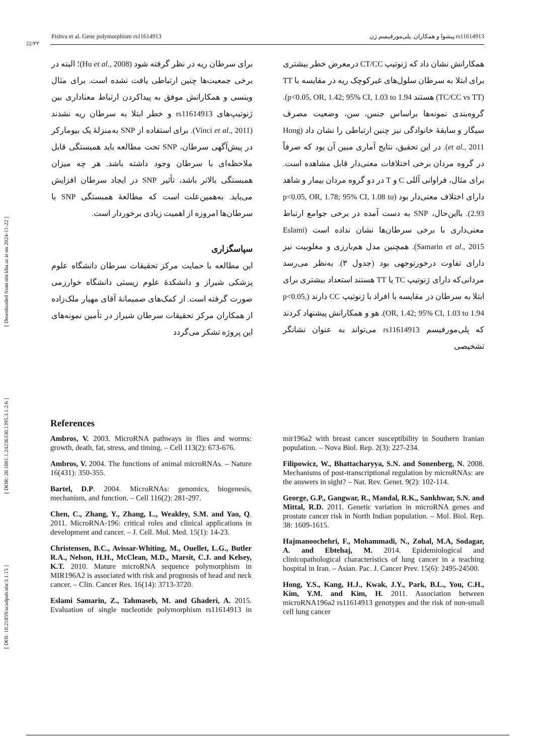Pishva et al. Gene polymorphism rs11614913 پیشوا و همکاران. پلی‌مورفیسم ژن rs11614913
22/۲۲
[ DOI: 10.21859/acadpub.nbr.3.1.15 ] [ DOR: 20.1001.1.24236330.1395.3.1.2.6 ] [ Downloaded from nbr.khu.ac.ir on 2024-11-22 ]
همکارانش نشان داد که ژنوتیپ CT/CC درمعرض خطر بیشتری برای ابتلا به سرطان سلول‌های غیرکوچک ریه در مقایسه با TT (TC/CC vs TT) هستند p<0.05, OR, 1.42; 95% CI, 1.03 to 1.94). گروه‌بندی نمونه‌ها براساس جنس، سن، وضعیت مصرف سیگار و سابقهٔ خانوادگی نیز چنین ارتباطی را نشان داد (Hong et al., 2011). در این تحقیق، نتایج آماری مبین آن بود که صرفاً در گروه مردان برخی اختلافات معنی‌دار قابل مشاهده است. برای مثال، فراوانی آللی C و T در دو گروه مردان بیمار و شاهد دارای اختلاف معنی‌دار بود (p<0.05, OR, 1.78; 95% CI, 1.08 to 2.93). بااین‌حال، SNP به دست آمده در برخی جوامع ارتباط معنی‌داری با برخی سرطان‌ها نشان نداده است (Eslami Samarin et al., 2015). همچنین مدل هم‌بارزی و مغلوبیت نیز دارای تفاوت درخورتوجهی بود (جدول ۳). به‌نظر می‌رسد مردانی‌که دارای ژنوتیپ TC یا TT هستند استعداد بیشتری برای ابتلا به سرطان در مقایسه با افراد با ژنوتیپ CC دارند (p<0.05, OR, 1.42; 95% CI, 1.03 to 1.94). هو و همکارانش پیشنهاد کردند که پلی‌مورفیسم rs11614913 می‌تواند به عنوان نشانگر تشخیصی
برای سرطان ریه در نظر گرفته شود (Hu et al., 2008)؛ البته در برخی جمعیت‌ها چنین ارتباطی یافت نشده است. برای مثال وینسی و همکارانش موفق به پیداکردن ارتباط معناداری بین ژنوتیپ‌های rs11614913 و خطر ابتلا به سرطان ریه نشدند (Vinci et al., 2011). برای استفاده از SNP به‌منزلهٔ یک بیومارکر در پیش‌آگهی سرطان، SNP تحت مطالعه باید همبستگی قابل ملاحظه‌ای با سرطان وجود داشته باشد. هر چه میزان همبستگی بالاتر باشد، تأثیر SNP در ایجاد سرطان افزایش می‌یابد. به‌همین‌علت است که مطالعهٔ همبستگی SNP با سرطان‌ها امروزه از اهمیت زیادی برخوردار است.
سپاسگزاری
این مطالعه با حمایت مرکز تحقیقات سرطان دانشگاه علوم پزشکی شیراز و دانشکدهٔ علوم زیستی دانشگاه خوارزمی صورت گرفته است. از کمک‌های صمیمانهٔ آقای مهیار ملک‌زاده از همکاران مرکز تحقیقات سرطان شیراز در تأمین نمونه‌های این پروژه تشکر می‌گردد
References
Ambros, V. 2003. MicroRNA pathways in flies and worms: growth, death, fat, stress, and timing. – Cell 113(2): 673-676.
Ambros, V. 2004. The functions of animal microRNAs. – Nature 16(431): 350-355.
Bartel, D.P. 2004. MicroRNAs: genomics, biogenesis, mechanism, and function. – Cell 116(2): 281-297.
Chen, C., Zhang, Y., Zhang, L., Weakley, S.M. and Yao, Q. 2011. MicroRNA-196: critical roles and clinical applications in development and cancer. – J. Cell. Mol. Med. 15(1): 14-23.
Christensen, B.C., Avissar-Whiting, M., Ouellet, L.G., Butler R.A., Nelson, H.H., McClean, M.D., Marsit, C.J. and Kelsey, K.T. 2010. Mature microRNA sequence polymorphism in MIR196A2 is associated with risk and prognosis of head and neck cancer. – Clin. Cancer Res. 16(14): 3713-3720.
Eslami Samarin, Z., Tahmaseb, M. and Ghaderi, A. 2015. Evaluation of single nucleotide polymorphism rs11614913 in mir196a2 with breast cancer susceptibility in Southern Iranian population. – Nova Biol. Rep. 2(3): 227-234.
Filipowicz, W., Bhattacharyya, S.N. and Sonenberg, N. 2008. Mechanisms of post-transcriptional regulation by microRNAs: are the answers in sight? – Nat. Rev. Genet. 9(2): 102-114.
George, G.P., Gangwar, R., Mandal, R.K., Sankhwar, S.N. and Mittal, R.D. 2011. Genetic variation in microRNA genes and prostate cancer risk in North Indian population. – Mol. Biol. Rep. 38: 1609-1615.
Hajmanoochehri, F., Mohammadi, N., Zohal, M.A, Sodagar, A. and Ebtehaj, M. 2014. Epidemiological and clinicopathological characteristics of lung cancer in a teaching hospital in Iran. – Asian. Pac. J. Cancer Prev. 15(6): 2495-24500.
Hong, Y.S., Kang, H.J., Kwak, J.Y., Park, B.L., You, C.H., Kim, Y.M. and Kim, H. 2011. Association between microRNA196a2 rs11614913 genotypes and the risk of non-small cell lung cancer